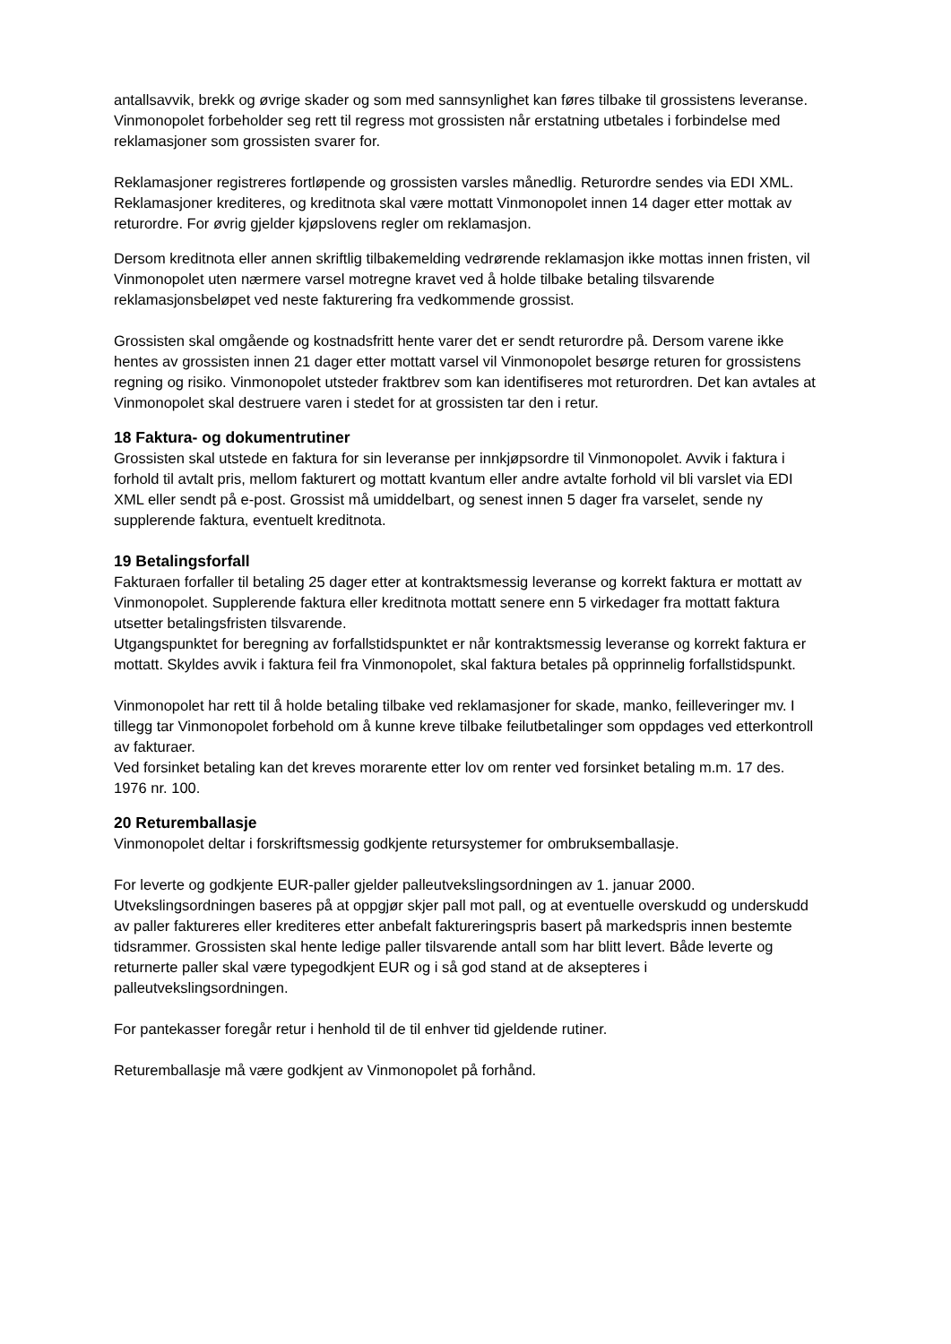antallsavvik, brekk og øvrige skader og som med sannsynlighet kan føres tilbake til grossistens leveranse. Vinmonopolet forbeholder seg rett til regress mot grossisten når erstatning utbetales i forbindelse med reklamasjoner som grossisten svarer for.
Reklamasjoner registreres fortløpende og grossisten varsles månedlig. Returordre sendes via EDI XML. Reklamasjoner krediteres, og kreditnota skal være mottatt Vinmonopolet innen 14 dager etter mottak av returordre. For øvrig gjelder kjøpslovens regler om reklamasjon.
Dersom kreditnota eller annen skriftlig tilbakemelding vedrørende reklamasjon ikke mottas innen fristen, vil Vinmonopolet uten nærmere varsel motregne kravet ved å holde tilbake betaling tilsvarende reklamasjonsbeløpet ved neste fakturering fra vedkommende grossist.
Grossisten skal omgående og kostnadsfritt hente varer det er sendt returordre på. Dersom varene ikke hentes av grossisten innen 21 dager etter mottatt varsel vil Vinmonopolet besørge returen for grossistens regning og risiko. Vinmonopolet utsteder fraktbrev som kan identifiseres mot returordren. Det kan avtales at Vinmonopolet skal destruere varen i stedet for at grossisten tar den i retur.
18 Faktura- og dokumentrutiner
Grossisten skal utstede en faktura for sin leveranse per innkjøpsordre til Vinmonopolet. Avvik i faktura i forhold til avtalt pris, mellom fakturert og mottatt kvantum eller andre avtalte forhold vil bli varslet via EDI XML eller sendt på e-post. Grossist må umiddelbart, og senest innen 5 dager fra varselet, sende ny supplerende faktura, eventuelt kreditnota.
19 Betalingsforfall
Fakturaen forfaller til betaling 25 dager etter at kontraktsmessig leveranse og korrekt faktura er mottatt av Vinmonopolet. Supplerende faktura eller kreditnota mottatt senere enn 5 virkedager fra mottatt faktura utsetter betalingsfristen tilsvarende.
Utgangspunktet for beregning av forfallstidspunktet er når kontraktsmessig leveranse og korrekt faktura er mottatt. Skyldes avvik i faktura feil fra Vinmonopolet, skal faktura betales på opprinnelig forfallstidspunkt.
Vinmonopolet har rett til å holde betaling tilbake ved reklamasjoner for skade, manko, feilleveringer mv. I tillegg tar Vinmonopolet forbehold om å kunne kreve tilbake feilutbetalinger som oppdages ved etterkontroll av fakturaer.
Ved forsinket betaling kan det kreves morarente etter lov om renter ved forsinket betaling m.m. 17 des. 1976 nr. 100.
20 Returemballasje
Vinmonopolet deltar i forskriftsmessig godkjente retursystemer for ombruksemballasje.
For leverte og godkjente EUR-paller gjelder palleutvekslingsordningen av 1. januar 2000. Utvekslingsordningen baseres på at oppgjør skjer pall mot pall, og at eventuelle overskudd og underskudd av paller faktureres eller krediteres etter anbefalt faktureringspris basert på markedspris innen bestemte tidsrammer. Grossisten skal hente ledige paller tilsvarende antall som har blitt levert. Både leverte og returnerte paller skal være typegodkjent EUR og i så god stand at de aksepteres i palleutvekslingsordningen.
For pantekasser foregår retur i henhold til de til enhver tid gjeldende rutiner.
Returemballasje må være godkjent av Vinmonopolet på forhånd.